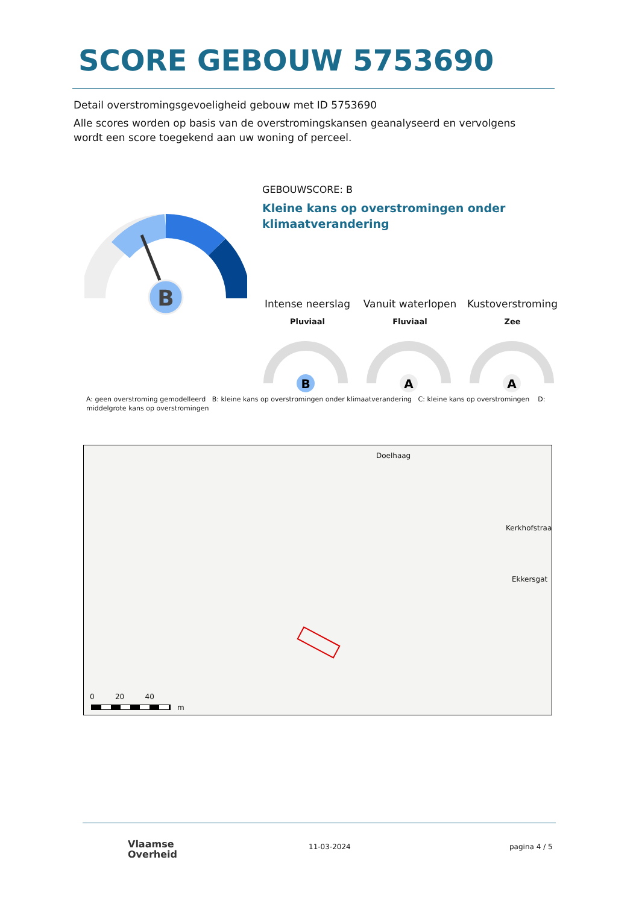SCORE GEBOUW 5753690
Detail overstromingsgevoeligheid gebouw met ID 5753690
Alle scores worden op basis van de overstromingskansen geanalyseerd en vervolgens wordt een score toegekend aan uw woning of perceel.
B
GEBOUWSCORE: B
Kleine kans op overstromingen onder klimaatverandering
Intense neerslag
Pluviaal
Vanuit waterlopen
Fluviaal
Kustoverstroming
Zee
B
A
A
A: geen overstroming gemodelleerd B: kleine kans op overstromingen onder klimaatverandering C: kleine kans op overstromingen D: middelgrote kans op overstromingen
Doelhaag
Kerkhofstraat
Ekkersgat
0 20 40
m
Vlaamse
Overheid
11-03-2024 pagina 4 / 5